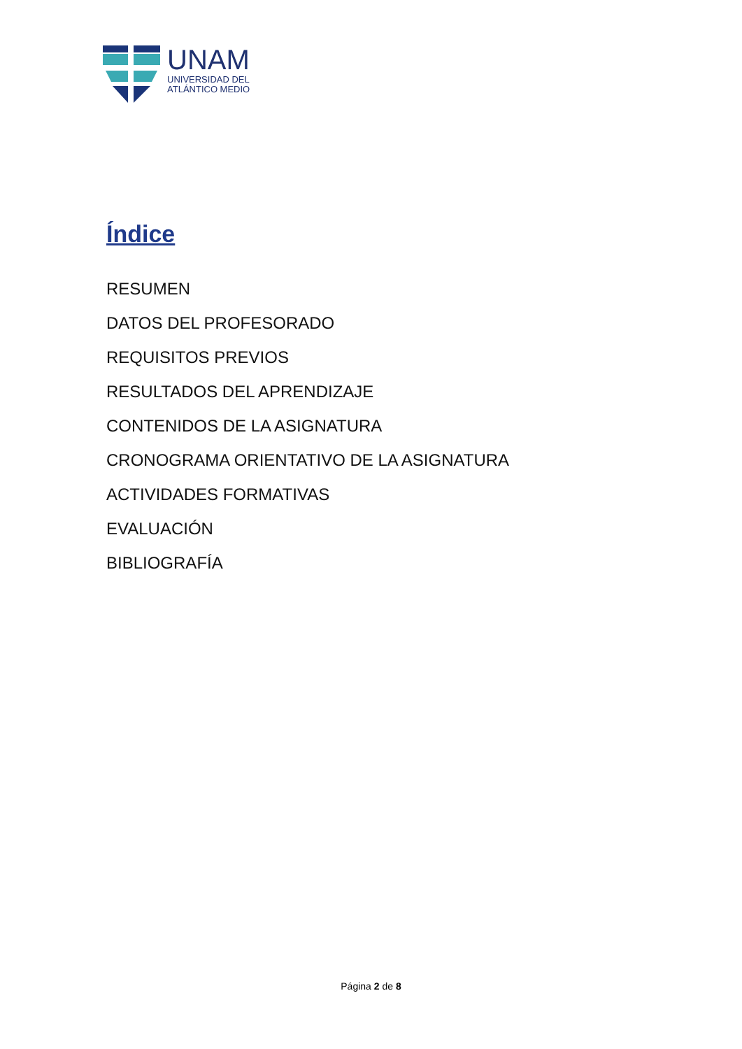UNAM
UNIVERSIDAD DEL
ATLÁNTICO MEDIO
Índice
RESUMEN
DATOS DEL PROFESORADO
REQUISITOS PREVIOS
RESULTADOS DEL APRENDIZAJE
CONTENIDOS DE LA ASIGNATURA
CRONOGRAMA ORIENTATIVO DE LA ASIGNATURA
ACTIVIDADES FORMATIVAS
EVALUACIÓN
BIBLIOGRAFÍA
Página 2 de 8